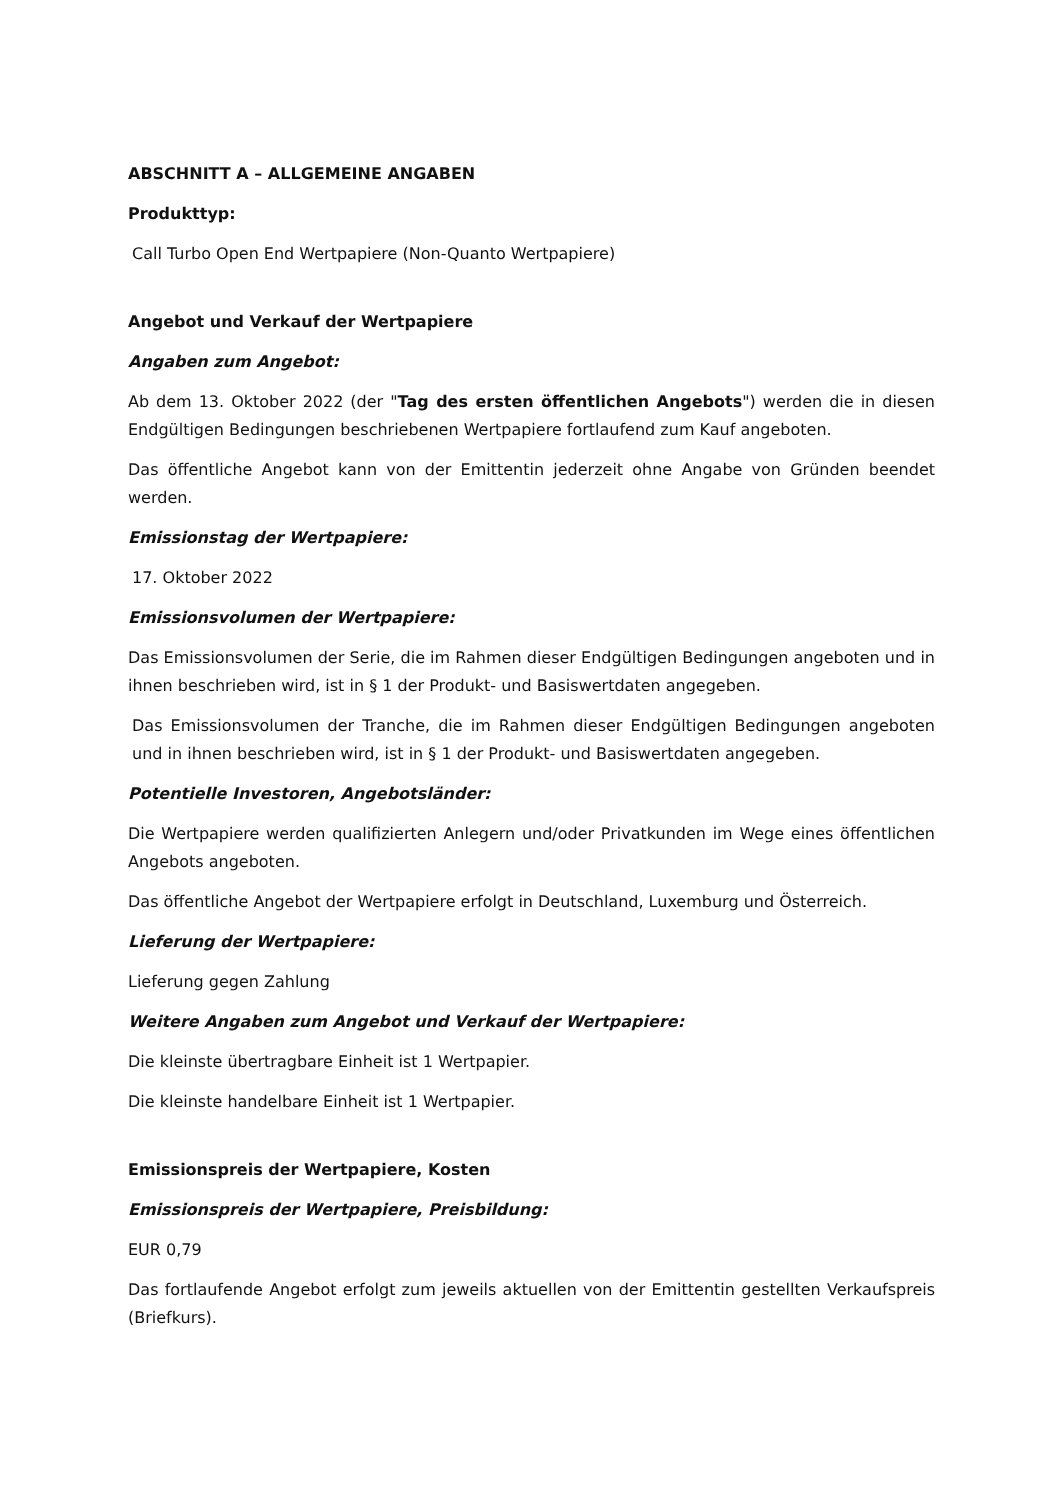ABSCHNITT A – ALLGEMEINE ANGABEN
Produkttyp:
Call Turbo Open End Wertpapiere (Non-Quanto Wertpapiere)
Angebot und Verkauf der Wertpapiere
Angaben zum Angebot:
Ab dem 13. Oktober 2022 (der "Tag des ersten öffentlichen Angebots") werden die in diesen Endgültigen Bedingungen beschriebenen Wertpapiere fortlaufend zum Kauf angeboten.
Das öffentliche Angebot kann von der Emittentin jederzeit ohne Angabe von Gründen beendet werden.
Emissionstag der Wertpapiere:
17. Oktober 2022
Emissionsvolumen der Wertpapiere:
Das Emissionsvolumen der Serie, die im Rahmen dieser Endgültigen Bedingungen angeboten und in ihnen beschrieben wird, ist in § 1 der Produkt- und Basiswertdaten angegeben.
Das Emissionsvolumen der Tranche, die im Rahmen dieser Endgültigen Bedingungen angeboten und in ihnen beschrieben wird, ist in § 1 der Produkt- und Basiswertdaten angegeben.
Potentielle Investoren, Angebotsländer:
Die Wertpapiere werden qualifizierten Anlegern und/oder Privatkunden im Wege eines öffentlichen Angebots angeboten.
Das öffentliche Angebot der Wertpapiere erfolgt in Deutschland, Luxemburg und Österreich.
Lieferung der Wertpapiere:
Lieferung gegen Zahlung
Weitere Angaben zum Angebot und Verkauf der Wertpapiere:
Die kleinste übertragbare Einheit ist 1 Wertpapier.
Die kleinste handelbare Einheit ist 1 Wertpapier.
Emissionspreis der Wertpapiere, Kosten
Emissionspreis der Wertpapiere, Preisbildung:
EUR 0,79
Das fortlaufende Angebot erfolgt zum jeweils aktuellen von der Emittentin gestellten Verkaufspreis (Briefkurs).